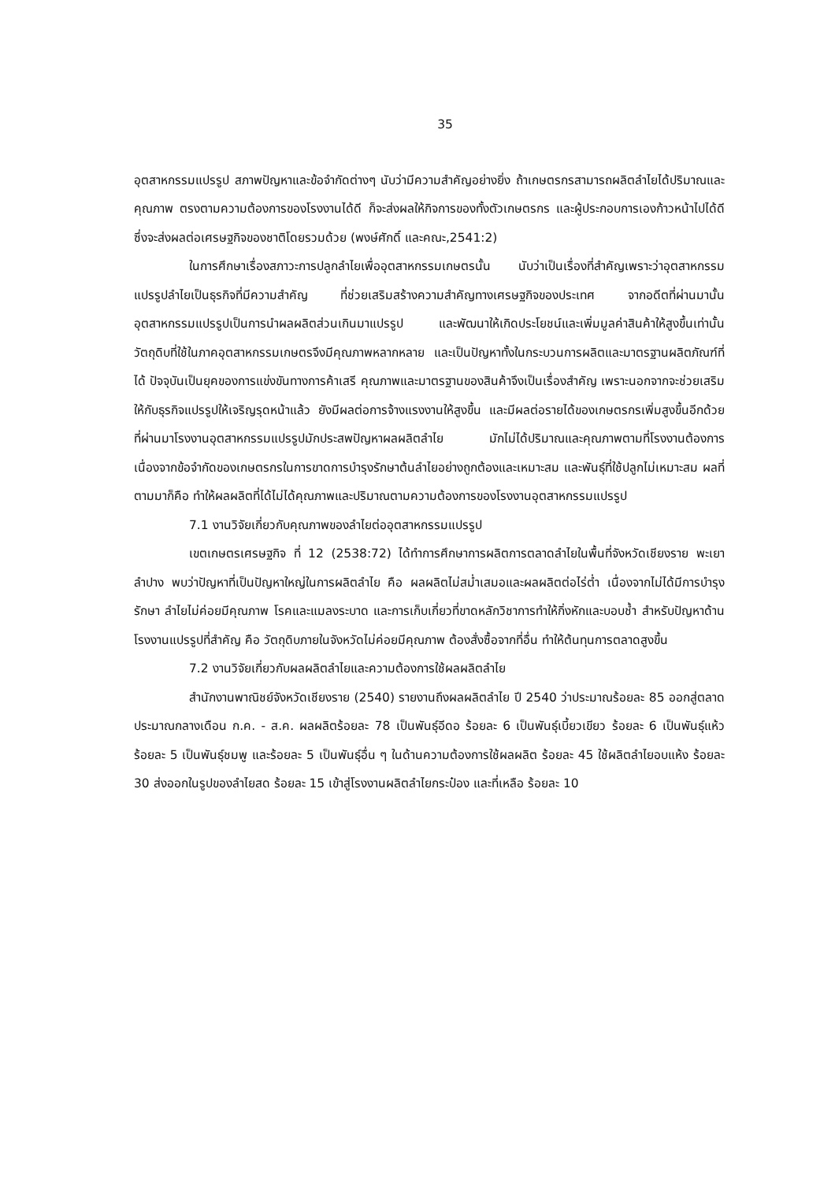35
อุตสาหกรรมแปรรูป สภาพปัญหาและข้อจำกัดต่างๆ นับว่ามีความสำคัญอย่างยิ่ง ถ้าเกษตรกรสามารถผลิตลำไยได้ปริมาณและคุณภาพ ตรงตามความต้องการของโรงงานได้ดี ก็จะส่งผลให้กิจการของทั้งตัวเกษตรกร และผู้ประกอบการเองก้าวหน้าไปได้ดี ซึ่งจะส่งผลต่อเศรษฐกิจของชาติโดยรวมด้วย (พงษ์ศักดิ์ และคณะ,2541:2)
ในการศึกษาเรื่องสภาวะการปลูกลำไยเพื่ออุตสาหกรรมเกษตรนั้น นับว่าเป็นเรื่องที่สำคัญเพราะว่าอุตสาหกรรมแปรรูปลำไยเป็นธุรกิจที่มีความสำคัญ ที่ช่วยเสริมสร้างความสำคัญทางเศรษฐกิจของประเทศ จากอดีตที่ผ่านมานั้นอุตสาหกรรมแปรรูปเป็นการนำผลผลิตส่วนเกินมาแปรรูป และพัฒนาให้เกิดประโยชน์และเพิ่มมูลค่าสินค้าให้สูงขึ้นเท่านั้น วัตถุดิบที่ใช้ในภาคอุตสาหกรรมเกษตรจึงมีคุณภาพหลากหลาย และเป็นปัญหาทั้งในกระบวนการผลิตและมาตรฐานผลิตภัณฑ์ที่ได้ ปัจจุบันเป็นยุคของการแข่งขันทางการค้าเสรี คุณภาพและมาตรฐานของสินค้าจึงเป็นเรื่องสำคัญ เพราะนอกจากจะช่วยเสริมให้กับธุรกิจแปรรูปให้เจริญรุดหน้าแล้ว ยังมีผลต่อการจ้างแรงงานให้สูงขึ้น และมีผลต่อรายได้ของเกษตรกรเพิ่มสูงขึ้นอีกด้วย ที่ผ่านมาโรงงานอุตสาหกรรมแปรรูปมักประสพปัญหาผลผลิตลำไย มักไม่ได้ปริมาณและคุณภาพตามที่โรงงานต้องการ เนื่องจากข้อจำกัดของเกษตรกรในการขาดการบำรุงรักษาต้นลำไยอย่างถูกต้องและเหมาะสม และพันธุ์ที่ใช้ปลูกไม่เหมาะสม ผลที่ตามมาก็คือ ทำให้ผลผลิตที่ได้ไม่ได้คุณภาพและปริมาณตามความต้องการของโรงงานอุตสาหกรรมแปรรูป
7.1 งานวิจัยเกี่ยวกับคุณภาพของลำไยต่ออุตสาหกรรมแปรรูป
เขตเกษตรเศรษฐกิจ ที่ 12 (2538:72) ได้ทำการศึกษาการผลิตการตลาดลำไยในพื้นที่จังหวัดเชียงราย พะเยา ลำปาง พบว่าปัญหาที่เป็นปัญหาใหญ่ในการผลิตลำไย คือ ผลผลิตไม่สม่ำเสมอและผลผลิตต่อไร่ต่ำ เนื่องจากไม่ได้มีการบำรุงรักษา ลำไยไม่ค่อยมีคุณภาพ โรคและแมลงระบาด และการเก็บเกี่ยวที่ขาดหลักวิชาการทำให้กิ่งหักและบอบช้ำ สำหรับปัญหาด้านโรงงานแปรรูปที่สำคัญ คือ วัตถุดิบภายในจังหวัดไม่ค่อยมีคุณภาพ ต้องสั่งซื้อจากที่อื่น ทำให้ต้นทุนการตลาดสูงขึ้น
7.2 งานวิจัยเกี่ยวกับผลผลิตลำไยและความต้องการใช้ผลผลิตลำไย
สำนักงานพาณิชย์จังหวัดเชียงราย (2540) รายงานถึงผลผลิตลำไย ปี 2540 ว่าประมาณร้อยละ 85 ออกสู่ตลาดประมาณกลางเดือน ก.ค. - ส.ค. ผลผลิตร้อยละ 78 เป็นพันธุ์อีดอ ร้อยละ 6 เป็นพันธุ์เบี้ยวเขียว ร้อยละ 6 เป็นพันธุ์แห้ว ร้อยละ 5 เป็นพันธุ์ชมพู และร้อยละ 5 เป็นพันธุ์อื่น ๆ ในด้านความต้องการใช้ผลผลิต ร้อยละ 45 ใช้ผลิตลำไยอบแห้ง ร้อยละ 30 ส่งออกในรูปของลำไยสด ร้อยละ 15 เข้าสู่โรงงานผลิตลำไยกระป๋อง และที่เหลือ ร้อยละ 10